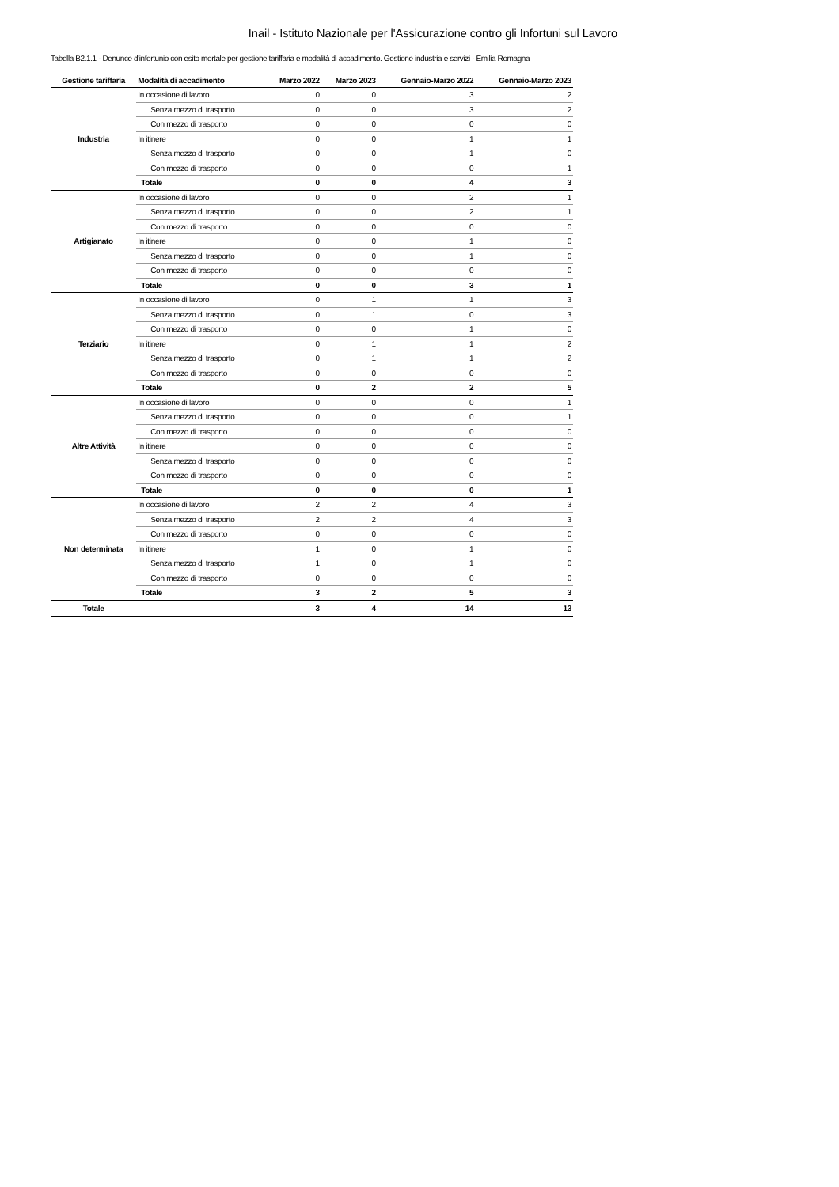Inail - Istituto Nazionale per l'Assicurazione contro gli Infortuni sul Lavoro
Tabella B2.1.1 - Denunce d'infortunio con esito mortale per gestione tariffaria e modalità di accadimento. Gestione industria e servizi - Emilia Romagna
| Gestione tariffaria | Modalità di accadimento | Marzo 2022 | Marzo 2023 | Gennaio-Marzo 2022 | Gennaio-Marzo 2023 |
| --- | --- | --- | --- | --- | --- |
| Industria | In occasione di lavoro | 0 | 0 | 3 | 2 |
| | Senza mezzo di trasporto | 0 | 0 | 3 | 2 |
| | Con mezzo di trasporto | 0 | 0 | 0 | 0 |
| | In itinere | 0 | 0 | 1 | 1 |
| | Senza mezzo di trasporto | 0 | 0 | 1 | 0 |
| | Con mezzo di trasporto | 0 | 0 | 0 | 1 |
| | Totale | 0 | 0 | 4 | 3 |
| Artigianato | In occasione di lavoro | 0 | 0 | 2 | 1 |
| | Senza mezzo di trasporto | 0 | 0 | 2 | 1 |
| | Con mezzo di trasporto | 0 | 0 | 0 | 0 |
| | In itinere | 0 | 0 | 1 | 0 |
| | Senza mezzo di trasporto | 0 | 0 | 1 | 0 |
| | Con mezzo di trasporto | 0 | 0 | 0 | 0 |
| | Totale | 0 | 0 | 3 | 1 |
| Terziario | In occasione di lavoro | 0 | 1 | 1 | 3 |
| | Senza mezzo di trasporto | 0 | 1 | 0 | 3 |
| | Con mezzo di trasporto | 0 | 0 | 1 | 0 |
| | In itinere | 0 | 1 | 1 | 2 |
| | Senza mezzo di trasporto | 0 | 1 | 1 | 2 |
| | Con mezzo di trasporto | 0 | 0 | 0 | 0 |
| | Totale | 0 | 2 | 2 | 5 |
| Altre Attività | In occasione di lavoro | 0 | 0 | 0 | 1 |
| | Senza mezzo di trasporto | 0 | 0 | 0 | 1 |
| | Con mezzo di trasporto | 0 | 0 | 0 | 0 |
| | In itinere | 0 | 0 | 0 | 0 |
| | Senza mezzo di trasporto | 0 | 0 | 0 | 0 |
| | Con mezzo di trasporto | 0 | 0 | 0 | 0 |
| | Totale | 0 | 0 | 0 | 1 |
| Non determinata | In occasione di lavoro | 2 | 2 | 4 | 3 |
| | Senza mezzo di trasporto | 2 | 2 | 4 | 3 |
| | Con mezzo di trasporto | 0 | 0 | 0 | 0 |
| | In itinere | 1 | 0 | 1 | 0 |
| | Senza mezzo di trasporto | 1 | 0 | 1 | 0 |
| | Con mezzo di trasporto | 0 | 0 | 0 | 0 |
| | Totale | 3 | 2 | 5 | 3 |
| Totale | | 3 | 4 | 14 | 13 |